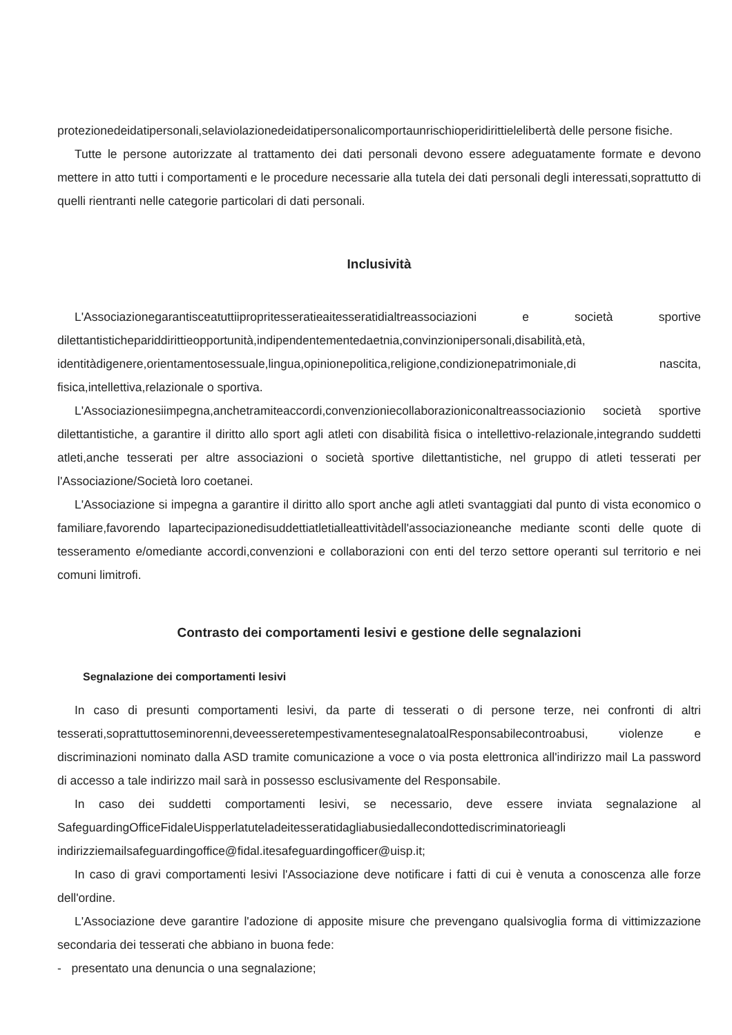protezionedeidatipersonali,selaviolazionedeidatipersonalicomportaunrischioperidirittielelibertà delle persone fisiche.
Tutte le persone autorizzate al trattamento dei dati personali devono essere adeguatamente formate e devono mettere in atto tutti i comportamenti e le procedure necessarie alla tutela dei dati personali degli interessati,soprattutto di quelli rientranti nelle categorie particolari di dati personali.
Inclusività
L'Associazionegarantisceatuttiipropritesseratieaitesseratidialtreassociazioni e società sportive dilettantistichepariddirittieopportunità,indipendentementedaetnia,convinzionipersonali,disabilità,età, identitàdigenere,orientamentosessuale,lingua,opinionepolitica,religione,condizionepatrimoniale,di nascita, fisica,intellettiva,relazionale o sportiva.
L'Associazionesiimpegna,anchetramiteaccordi,convenzioniecollaborazioniconaltreassociazionio società sportive dilettantistiche, a garantire il diritto allo sport agli atleti con disabilità fisica o intellettivo-relazionale,integrando suddetti atleti,anche tesserati per altre associazioni o società sportive dilettantistiche, nel gruppo di atleti tesserati per l'Associazione/Società loro coetanei.
L'Associazione si impegna a garantire il diritto allo sport anche agli atleti svantaggiati dal punto di vista economico o familiare,favorendo lapartecipazionedisuddettiatletialleattivitàdell'associazioneanche mediante sconti delle quote di tesseramento e/omediante accordi,convenzioni e collaborazioni con enti del terzo settore operanti sul territorio e nei comuni limitrofi.
Contrasto dei comportamenti lesivi e gestione delle segnalazioni
Segnalazione dei comportamenti lesivi
In caso di presunti comportamenti lesivi, da parte di tesserati o di persone terze, nei confronti di altri tesserati,soprattuttoseminorenni,deveesseretempestivamentesegnalatoalResponsabilecontroabusi, violenze e discriminazioni nominato dalla ASD tramite comunicazione a voce o via posta elettronica all'indirizzo mail La password di accesso a tale indirizzo mail sarà in possesso esclusivamente del Responsabile.
In caso dei suddetti comportamenti lesivi, se necessario, deve essere inviata segnalazione al SafeguardingOfficeFidaleUispperlatuteladeitesseratidagliabusiedallecondottediscriminatorieagli indirizziemailsafeguardingoffice@fidal.itesafeguardingofficer@uisp.it;
In caso di gravi comportamenti lesivi l'Associazione deve notificare i fatti di cui è venuta a conoscenza alle forze dell'ordine.
L'Associazione deve garantire l'adozione di apposite misure che prevengano qualsivoglia forma di vittimizzazione secondaria dei tesserati che abbiano in buona fede:
- presentato una denuncia o una segnalazione;